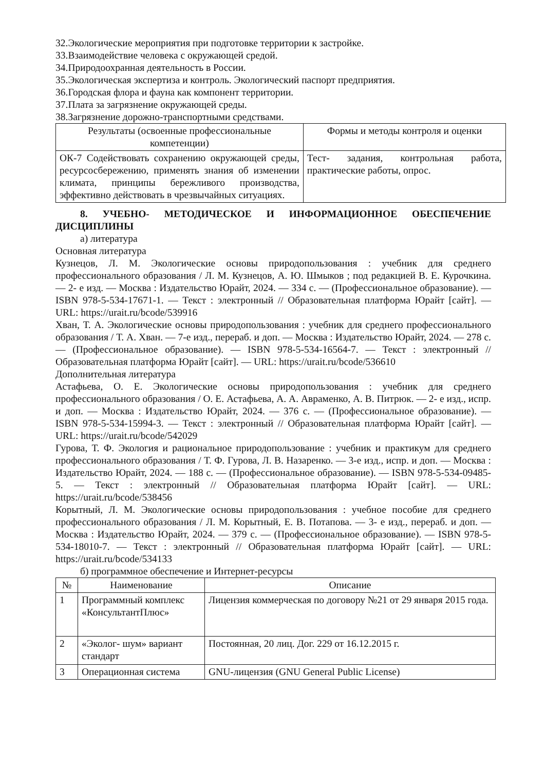32.Экологические мероприятия при подготовке территории к застройке.
33.Взаимодействие человека с окружающей средой.
34.Природоохранная деятельность в России.
35.Экологическая экспертиза и контроль. Экологический паспорт предприятия.
36.Городская флора и фауна как компонент территории.
37.Плата за загрязнение окружающей среды.
38.Загрязнение дорожно-транспортными средствами.
| Результаты (освоенные профессиональные компетенции) | Формы и методы контроля и оценки |
| --- | --- |
| ОК-7 Содействовать сохранению окружающей среды, ресурсосбережению, применять знания об изменении климата, принципы бережливого производства, эффективно действовать в чрезвычайных ситуациях. | Тест- задания, контрольная работа, практические работы, опрос. |
8. УЧЕБНО- МЕТОДИЧЕСКОЕ И ИНФОРМАЦИОННОЕ ОБЕСПЕЧЕНИЕ ДИСЦИПЛИНЫ
а) литература
Основная литература
Кузнецов, Л. М. Экологические основы природопользования : учебник для среднего профессионального образования / Л. М. Кузнецов, А. Ю. Шмыков ; под редакцией В. Е. Курочкина. — 2- е изд. — Москва : Издательство Юрайт, 2024. — 334 с. — (Профессиональное образование). — ISBN 978-5-534-17671-1. — Текст : электронный // Образовательная платформа Юрайт [сайт]. — URL: https://urait.ru/bcode/539916
Хван, Т. А. Экологические основы природопользования : учебник для среднего профессионального образования / Т. А. Хван. — 7-е изд., перераб. и доп. — Москва : Издательство Юрайт, 2024. — 278 с. — (Профессиональное образование). — ISBN 978-5-534-16564-7. — Текст : электронный // Образовательная платформа Юрайт [сайт]. — URL: https://urait.ru/bcode/536610
Дополнительная литература
Астафьева, О. Е. Экологические основы природопользования : учебник для среднего профессионального образования / О. Е. Астафьева, А. А. Авраменко, А. В. Питрюк. — 2- е изд., испр. и доп. — Москва : Издательство Юрайт, 2024. — 376 с. — (Профессиональное образование). — ISBN 978-5-534-15994-3. — Текст : электронный // Образовательная платформа Юрайт [сайт]. — URL: https://urait.ru/bcode/542029
Гурова, Т. Ф. Экология и рациональное природопользование : учебник и практикум для среднего профессионального образования / Т. Ф. Гурова, Л. В. Назаренко. — 3-е изд., испр. и доп. — Москва : Издательство Юрайт, 2024. — 188 с. — (Профессиональное образование). — ISBN 978-5-534-09485-5. — Текст : электронный // Образовательная платформа Юрайт [сайт]. — URL: https://urait.ru/bcode/538456
Корытный, Л. М. Экологические основы природопользования : учебное пособие для среднего профессионального образования / Л. М. Корытный, Е. В. Потапова. — 3- е изд., перераб. и доп. — Москва : Издательство Юрайт, 2024. — 379 с. — (Профессиональное образование). — ISBN 978-5-534-18010-7. — Текст : электронный // Образовательная платформа Юрайт [сайт]. — URL: https://urait.ru/bcode/534133
б) программное обеспечение и Интернет-ресурсы
| № | Наименование | Описание |
| --- | --- | --- |
| 1 | Программный комплекс «КонсультантПлюс» | Лицензия коммерческая по договору №21 от 29 января 2015 года. |
| 2 | «Эколог- шум» вариант стандарт | Постоянная, 20 лиц. Дог. 229 от 16.12.2015 г. |
| 3 | Операционная система | GNU-лицензия (GNU General Public License) |